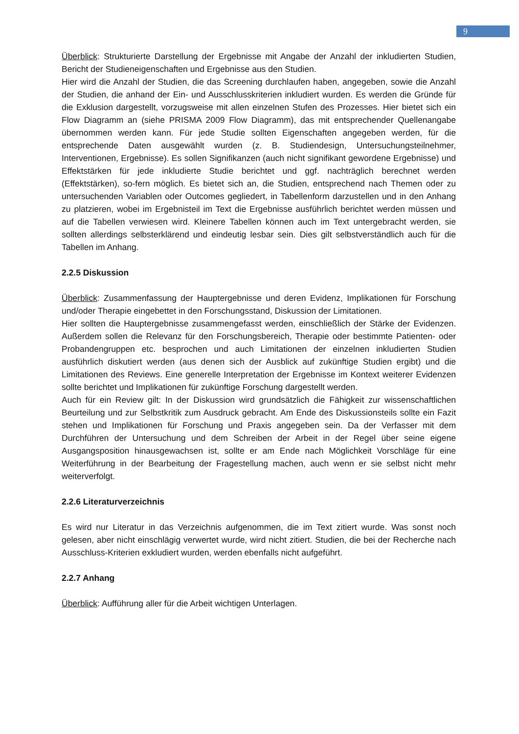9
Überblick: Strukturierte Darstellung der Ergebnisse mit Angabe der Anzahl der inkludierten Studien, Bericht der Studieneigenschaften und Ergebnisse aus den Studien.
Hier wird die Anzahl der Studien, die das Screening durchlaufen haben, angegeben, sowie die Anzahl der Studien, die anhand der Ein- und Ausschlusskriterien inkludiert wurden. Es werden die Gründe für die Exklusion dargestellt, vorzugsweise mit allen einzelnen Stufen des Prozesses. Hier bietet sich ein Flow Diagramm an (siehe PRISMA 2009 Flow Diagramm), das mit entsprechender Quellenangabe übernommen werden kann. Für jede Studie sollten Eigenschaften angegeben werden, für die entsprechende Daten ausgewählt wurden (z. B. Studiendesign, Untersuchungsteilnehmer, Interventionen, Ergebnisse). Es sollen Signifikanzen (auch nicht signifikant gewordene Ergebnisse) und Effektstärken für jede inkludierte Studie berichtet und ggf. nachträglich berechnet werden (Effektstärken), so-fern möglich. Es bietet sich an, die Studien, entsprechend nach Themen oder zu untersuchenden Variablen oder Outcomes gegliedert, in Tabellenform darzustellen und in den Anhang zu platzieren, wobei im Ergebnisteil im Text die Ergebnisse ausführlich berichtet werden müssen und auf die Tabellen verwiesen wird. Kleinere Tabellen können auch im Text untergebracht werden, sie sollten allerdings selbsterklärend und eindeutig lesbar sein. Dies gilt selbstverständlich auch für die Tabellen im Anhang.
2.2.5 Diskussion
Überblick: Zusammenfassung der Hauptergebnisse und deren Evidenz, Implikationen für Forschung und/oder Therapie eingebettet in den Forschungsstand, Diskussion der Limitationen.
Hier sollten die Hauptergebnisse zusammengefasst werden, einschließlich der Stärke der Evidenzen. Außerdem sollen die Relevanz für den Forschungsbereich, Therapie oder bestimmte Patienten- oder Probandengruppen etc. besprochen und auch Limitationen der einzelnen inkludierten Studien ausführlich diskutiert werden (aus denen sich der Ausblick auf zukünftige Studien ergibt) und die Limitationen des Reviews. Eine generelle Interpretation der Ergebnisse im Kontext weiterer Evidenzen sollte berichtet und Implikationen für zukünftige Forschung dargestellt werden.
Auch für ein Review gilt: In der Diskussion wird grundsätzlich die Fähigkeit zur wissenschaftlichen Beurteilung und zur Selbstkritik zum Ausdruck gebracht. Am Ende des Diskussionsteils sollte ein Fazit stehen und Implikationen für Forschung und Praxis angegeben sein. Da der Verfasser mit dem Durchführen der Untersuchung und dem Schreiben der Arbeit in der Regel über seine eigene Ausgangsposition hinausgewachsen ist, sollte er am Ende nach Möglichkeit Vorschläge für eine Weiterführung in der Bearbeitung der Fragestellung machen, auch wenn er sie selbst nicht mehr weiterverfolgt.
2.2.6 Literaturverzeichnis
Es wird nur Literatur in das Verzeichnis aufgenommen, die im Text zitiert wurde. Was sonst noch gelesen, aber nicht einschlägig verwertet wurde, wird nicht zitiert. Studien, die bei der Recherche nach Ausschluss-Kriterien exkludiert wurden, werden ebenfalls nicht aufgeführt.
2.2.7 Anhang
Überblick: Aufführung aller für die Arbeit wichtigen Unterlagen.